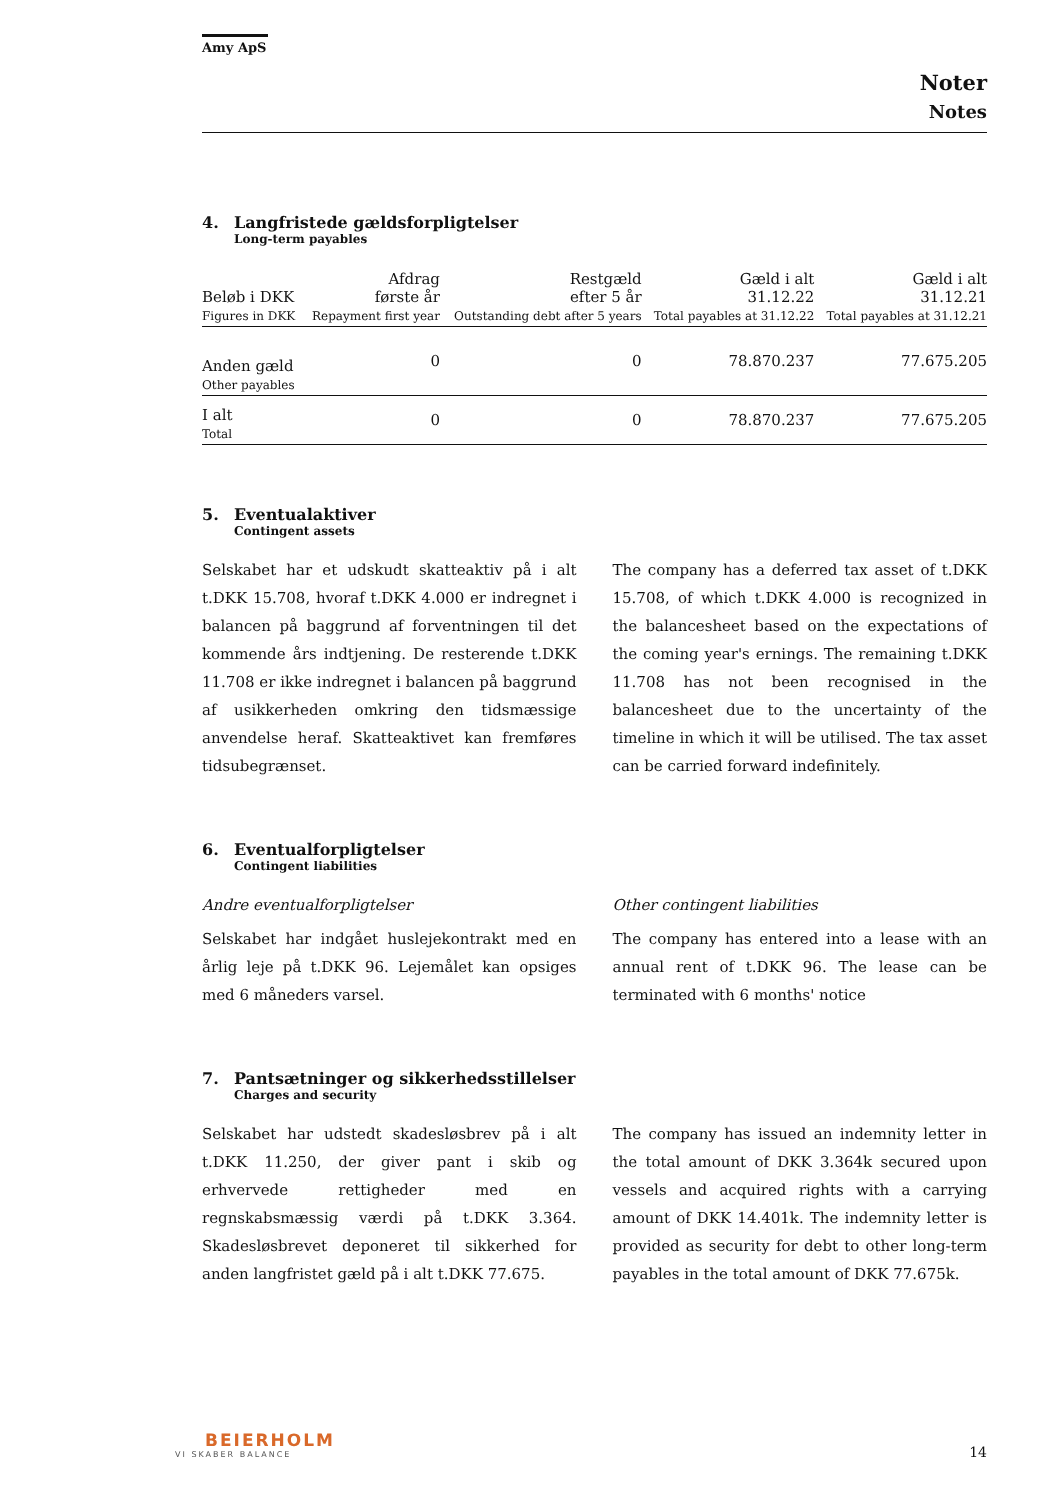Amy ApS
Noter
Notes
4. Langfristede gældsforpligtelser
Long-term payables
| Beløb i DKK Figures in DKK | Afdrag første år Repayment first year | Restgæld efter 5 år Outstanding debt after 5 years | Gæld i alt 31.12.22 Total payables at 31.12.22 | Gæld i alt 31.12.21 Total payables at 31.12.21 |
| --- | --- | --- | --- | --- |
| Anden gæld Other payables | 0 | 0 | 78.870.237 | 77.675.205 |
| I alt Total | 0 | 0 | 78.870.237 | 77.675.205 |
5. Eventualaktiver
Contingent assets
Selskabet har et udskudt skatteaktiv på i alt t.DKK 15.708, hvoraf t.DKK 4.000 er indregnet i balancen på baggrund af forventningen til det kommende års indtjening. De resterende t.DKK 11.708 er ikke indregnet i balancen på baggrund af usikkerheden omkring den tidsmæssige anvendelse heraf. Skatteaktivet kan fremføres tidsubegrænset.
The company has a deferred tax asset of t.DKK 15.708, of which t.DKK 4.000 is recognized in the balancesheet based on the expectations of the coming year's ernings. The remaining t.DKK 11.708 has not been recognised in the balancesheet due to the uncertainty of the timeline in which it will be utilised. The tax asset can be carried forward indefinitely.
6. Eventualforpligtelser
Contingent liabilities
Andre eventualforpligtelser Other contingent liabilities
Selskabet har indgået huslejekontrakt med en årlig leje på t.DKK 96. Lejemålet kan opsiges med 6 måneders varsel.
The company has entered into a lease with an annual rent of t.DKK 96. The lease can be terminated with 6 months' notice
7. Pantsætninger og sikkerhedsstillelser
Charges and security
Selskabet har udstedt skadesløsbrev på i alt t.DKK 11.250, der giver pant i skib og erhvervede rettigheder med en regnskabsmæssig værdi på t.DKK 3.364. Skadesløsbrevet deponeret til sikkerhed for anden langfristet gæld på i alt t.DKK 77.675.
The company has issued an indemnity letter in the total amount of DKK 3.364k secured upon vessels and acquired rights with a carrying amount of DKK 14.401k. The indemnity letter is provided as security for debt to other long-term payables in the total amount of DKK 77.675k.
BEIERHOLM
VI SKABER BALANCE
14